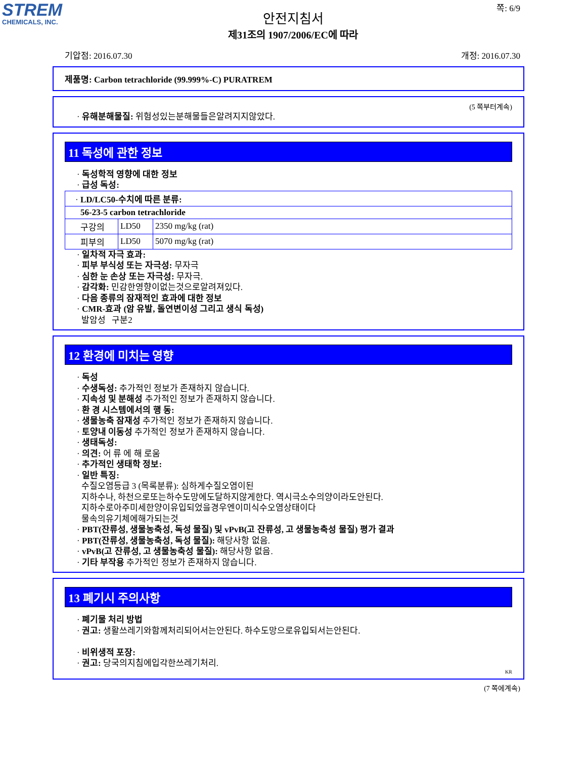STREM
CHEMICALS, INC.
쪽: 6/9
안전지침서
제31조의 1907/2006/EC에 따라
기압점: 2016.07.30 개정: 2016.07.30
제품명: Carbon tetrachloride (99.999%-C) PURATREM
(5 쪽부터계속)
· 유해분해물질: 위험성있는분해물들은알려지지않았다.
11 독성에 관한 정보
· 독성학적 영향에 대한 정보
· 급성 독성:
| · LD/LC50-수치에 따른 분류: | | |
| 56-23-5 carbon tetrachloride | | |
| 구강의 | LD50 | 2350 mg/kg (rat) |
| 피부의 | LD50 | 5070 mg/kg (rat) |
· 일차적 자극 효과:
· 피부 부식성 또는 자극성: 무자극
· 심한 눈 손상 또는 자극성: 무자극.
· 감각화: 민감한영향이없는것으로알려져있다.
· 다음 종류의 잠재적인 효과에 대한 정보
· CMR-효과 (암 유발, 돌연변이성 그리고 생식 독성)
발암성 구분2
12 환경에 미치는 영향
· 독성
· 수생독성: 추가적인 정보가 존재하지 않습니다.
· 지속성 및 분해성 추가적인 정보가 존재하지 않습니다.
· 환 경 시스템에서의 행 동:
· 생물농축 잠재성 추가적인 정보가 존재하지 않습니다.
· 토양내 이동성 추가적인 정보가 존재하지 않습니다.
· 생태독성:
· 의견: 어 류 에 해 로움
· 추가적인 생태학 정보:
· 일반 특징:
수질오염등급 3 (목록분류): 심하게수질오염이된
지하수나, 하천으로또는하수도망에도달하지않게한다. 역시극소수의양이라도안된다.
지하수로아주미세한양이유입되었을경우엔이미식수오염상태이다
물속의유기체에해가되는것
· PBT(잔류성, 생물농축성, 독성 물질) 및 vPvB(고 잔류성, 고 생물농축성 물질) 평가 결과
· PBT(잔류성, 생물농축성, 독성 물질): 해당사항 없음.
· vPvB(고 잔류성, 고 생물농축성 물질): 해당사항 없음.
· 기타 부작용 추가적인 정보가 존재하지 않습니다.
13 폐기시 주의사항
· 폐기물 처리 방법
· 권고: 생활쓰레기와함께처리되어서는안된다. 하수도망으로유입되서는안된다.
· 비위생적 포장:
· 권고: 당국의지침에입각한쓰레기처리.
KR
(7 쪽에계속)